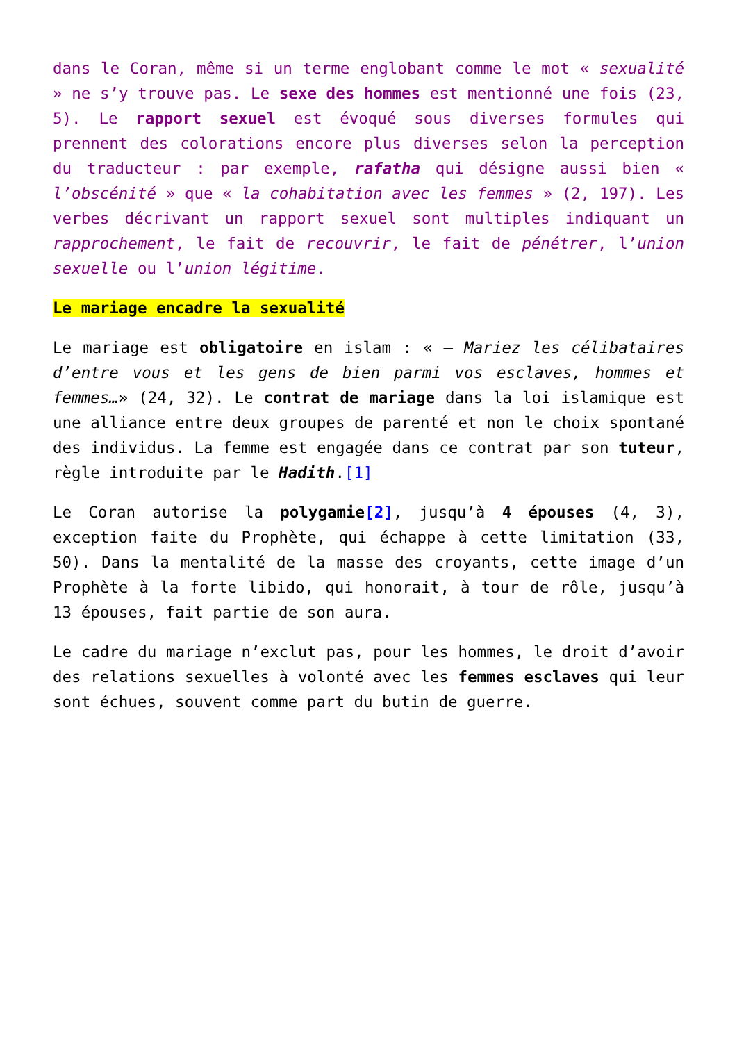dans le Coran, même si un terme englobant comme le mot « sexualité » ne s’y trouve pas. Le sexe des hommes est mentionné une fois (23, 5). Le rapport sexuel est évoqué sous diverses formules qui prennent des colorations encore plus diverses selon la perception du traducteur : par exemple, rafatha qui désigne aussi bien « l’obscénité » que « la cohabitation avec les femmes » (2, 197). Les verbes décrivant un rapport sexuel sont multiples indiquant un rapprochement, le fait de recouvrir, le fait de pénétrer, l’union sexuelle ou l’union légitime.
Le mariage encadre la sexualité
Le mariage est obligatoire en islam : « — Mariez les célibataires d’entre vous et les gens de bien parmi vos esclaves, hommes et femmes…» (24, 32). Le contrat de mariage dans la loi islamique est une alliance entre deux groupes de parenté et non le choix spontané des individus. La femme est engagée dans ce contrat par son tuteur, règle introduite par le Hadith.[1]
Le Coran autorise la polygamie[2], jusqu’à 4 épouses (4, 3), exception faite du Prophète, qui échappe à cette limitation (33, 50). Dans la mentalité de la masse des croyants, cette image d’un Prophète à la forte libido, qui honorait, à tour de rôle, jusqu’à 13 épouses, fait partie de son aura.
Le cadre du mariage n’exclut pas, pour les hommes, le droit d’avoir des relations sexuelles à volonté avec les femmes esclaves qui leur sont échues, souvent comme part du butin de guerre.